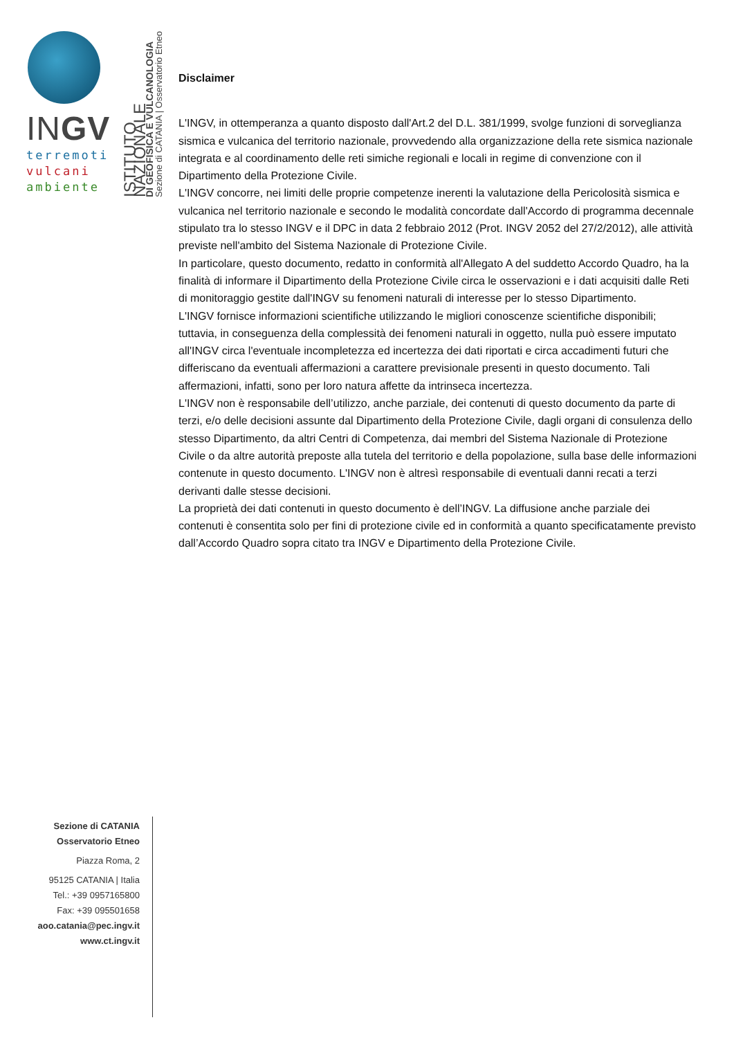INGV
terremoti
vulcani
ambiente
ISTITUTO NAZIONALE
DI GEOFISICA E VULCANOLOGIA
Sezione di CATANIA | Osservatorio Etneo
Disclaimer
L'INGV, in ottemperanza a quanto disposto dall'Art.2 del D.L. 381/1999, svolge funzioni di sorveglianza sismica e vulcanica del territorio nazionale, provvedendo alla organizzazione della rete sismica nazionale integrata e al coordinamento delle reti simiche regionali e locali in regime di convenzione con il Dipartimento della Protezione Civile.
L'INGV concorre, nei limiti delle proprie competenze inerenti la valutazione della Pericolosità sismica e vulcanica nel territorio nazionale e secondo le modalità concordate dall'Accordo di programma decennale stipulato tra lo stesso INGV e il DPC in data 2 febbraio 2012 (Prot. INGV 2052 del 27/2/2012), alle attività previste nell'ambito del Sistema Nazionale di Protezione Civile.
In particolare, questo documento, redatto in conformità all'Allegato A del suddetto Accordo Quadro, ha la finalità di informare il Dipartimento della Protezione Civile circa le osservazioni e i dati acquisiti dalle Reti di monitoraggio gestite dall'INGV su fenomeni naturali di interesse per lo stesso Dipartimento.
L'INGV fornisce informazioni scientifiche utilizzando le migliori conoscenze scientifiche disponibili; tuttavia, in conseguenza della complessità dei fenomeni naturali in oggetto, nulla può essere imputato all'INGV circa l'eventuale incompletezza ed incertezza dei dati riportati e circa accadimenti futuri che differiscano da eventuali affermazioni a carattere previsionale presenti in questo documento. Tali affermazioni, infatti, sono per loro natura affette da intrinseca incertezza.
L'INGV non è responsabile dell’utilizzo, anche parziale, dei contenuti di questo documento da parte di terzi, e/o delle decisioni assunte dal Dipartimento della Protezione Civile, dagli organi di consulenza dello stesso Dipartimento, da altri Centri di Competenza, dai membri del Sistema Nazionale di Protezione Civile o da altre autorità preposte alla tutela del territorio e della popolazione, sulla base delle informazioni contenute in questo documento. L'INGV non è altresì responsabile di eventuali danni recati a terzi derivanti dalle stesse decisioni.
La proprietà dei dati contenuti in questo documento è dell’INGV. La diffusione anche parziale dei contenuti è consentita solo per fini di protezione civile ed in conformità a quanto specificatamente previsto dall’Accordo Quadro sopra citato tra INGV e Dipartimento della Protezione Civile.
Sezione di CATANIA
Osservatorio Etneo
Piazza Roma, 2
95125 CATANIA | Italia
Tel.: +39 0957165800
Fax: +39 095501658
aoo.catania@pec.ingv.it
www.ct.ingv.it